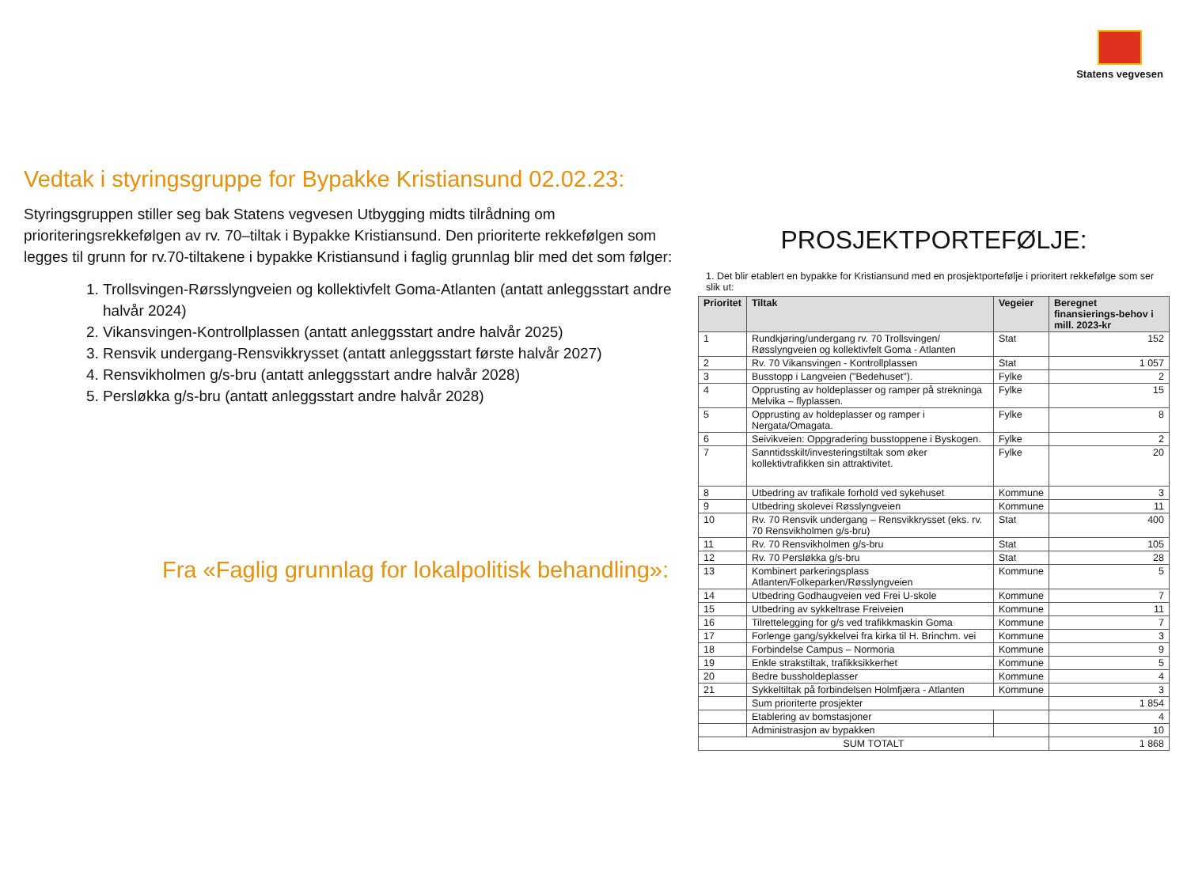Statens vegvesen
Vedtak i styringsgruppe for Bypakke Kristiansund 02.02.23:
Styringsgruppen stiller seg bak Statens vegvesen Utbygging midts tilrådning om prioriteringsrekkefølgen av rv. 70–tiltak i Bypakke Kristiansund. Den prioriterte rekkefølgen som legges til grunn for rv.70-tiltakene i bypakke Kristiansund i faglig grunnlag blir med det som følger:
1. Trollsvingen-Rørsslyngveien og kollektivfelt Goma-Atlanten (antatt anleggsstart andre halvår 2024)
2. Vikansvingen-Kontrollplassen (antatt anleggsstart andre halvår 2025)
3. Rensvik undergang-Rensvikkrysset (antatt anleggsstart første halvår 2027)
4. Rensvikholmen g/s-bru (antatt anleggsstart andre halvår 2028)
5. Persløkka g/s-bru (antatt anleggsstart andre halvår 2028)
Fra «Faglig grunnlag for lokalpolitisk behandling»:
PROSJEKTPORTEFØLJE:
1. Det blir etablert en bypakke for Kristiansund med en prosjektportefølje i prioritert rekkefølge som ser slik ut:
| Prioritet | Tiltak | Vegeier | Beregnet finansierings-behov i mill. 2023-kr |
| --- | --- | --- | --- |
| 1 | Rundkjøring/undergang rv. 70 Trollsvingen/ Røsslyngveien og kollektivfelt Goma - Atlanten | Stat | 152 |
| 2 | Rv. 70 Vikansvingen - Kontrollplassen | Stat | 1 057 |
| 3 | Busstopp i Langveien ("Bedehuset"). | Fylke | 2 |
| 4 | Opprusting av holdeplasser og ramper på strekninga Melvika – flyplassen. | Fylke | 15 |
| 5 | Opprusting av holdeplasser og ramper i Nergata/Omagata. | Fylke | 8 |
| 6 | Seivikveien: Oppgradering busstoppene i Byskogen. | Fylke | 2 |
| 7 | Sanntidsskilt/investeringstiltak som øker kollektivtrafikken sin attraktivitet. | Fylke | 20 |
| 8 | Utbedring av trafikale forhold ved sykehuset | Kommune | 3 |
| 9 | Utbedring skolevei Røsslyngveien | Kommune | 11 |
| 10 | Rv. 70 Rensvik undergang – Rensvikkrysset (eks. rv. 70 Rensvikholmen g/s-bru) | Stat | 400 |
| 11 | Rv. 70 Rensvikholmen g/s-bru | Stat | 105 |
| 12 | Rv. 70 Persløkka g/s-bru | Stat | 28 |
| 13 | Kombinert parkeringsplass Atlanten/Folkeparken/Røsslyngveien | Kommune | 5 |
| 14 | Utbedring Godhaugveien ved Frei U-skole | Kommune | 7 |
| 15 | Utbedring av sykkeltrase Freiveien | Kommune | 11 |
| 16 | Tilrettelegging for g/s ved trafikkmaskin Goma | Kommune | 7 |
| 17 | Forlenge gang/sykkelvei fra kirka til H. Brinchm. vei | Kommune | 3 |
| 18 | Forbindelse Campus – Normoria | Kommune | 9 |
| 19 | Enkle strakstiltak, trafikksikkerhet | Kommune | 5 |
| 20 | Bedre bussholdeplasser | Kommune | 4 |
| 21 | Sykkeltiltak på forbindelsen Holmfjæra - Atlanten | Kommune | 3 |
| | Sum prioriterte prosjekter | | 1 854 |
| | Etablering av bomstasjoner | | 4 |
| | Administrasjon av bypakken | | 10 |
| SUM TOTALT | | | 1 868 |